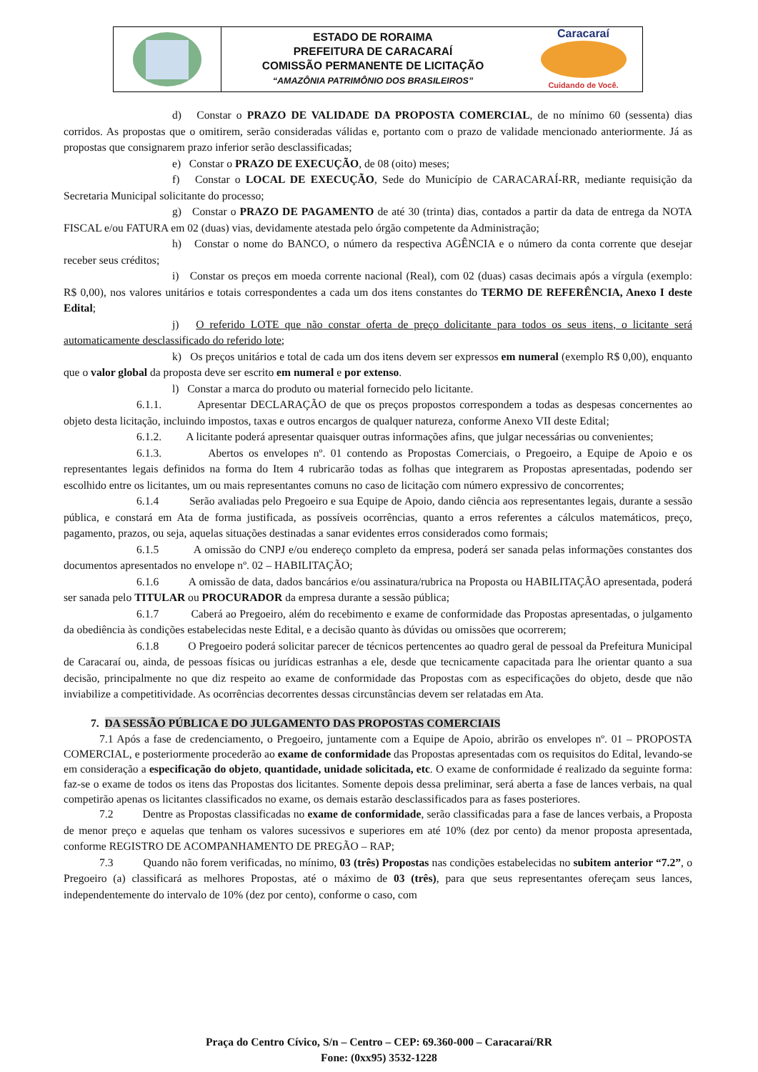ESTADO DE RORAIMA
PREFEITURA DE CARACARAÍ
COMISSÃO PERMANENTE DE LICITAÇÃO
“AMAZÔNIA PATRIMÔNIO DOS BRASILEIROS”
Caracaraí
Cuidando de Você.
d) Constar o PRAZO DE VALIDADE DA PROPOSTA COMERCIAL, de no mínimo 60 (sessenta) dias corridos. As propostas que o omitirem, serão consideradas válidas e, portanto com o prazo de validade mencionado anteriormente. Já as propostas que consignarem prazo inferior serão desclassificadas;
e) Constar o PRAZO DE EXECUÇÃO, de 08 (oito) meses;
f) Constar o LOCAL DE EXECUÇÃO, Sede do Município de CARACARAÍ-RR, mediante requisição da Secretaria Municipal solicitante do processo;
g) Constar o PRAZO DE PAGAMENTO de até 30 (trinta) dias, contados a partir da data de entrega da NOTA FISCAL e/ou FATURA em 02 (duas) vias, devidamente atestada pelo órgão competente da Administração;
h) Constar o nome do BANCO, o número da respectiva AGÊNCIA e o número da conta corrente que desejar receber seus créditos;
i) Constar os preços em moeda corrente nacional (Real), com 02 (duas) casas decimais após a vírgula (exemplo: R$ 0,00), nos valores unitários e totais correspondentes a cada um dos itens constantes do TERMO DE REFERÊNCIA, Anexo I deste Edital;
j) O referido LOTE que não constar oferta de preço dolicitante para todos os seus itens, o licitante será automaticamente desclassificado do referido lote;
k) Os preços unitários e total de cada um dos itens devem ser expressos em numeral (exemplo R$ 0,00), enquanto que o valor global da proposta deve ser escrito em numeral e por extenso.
l) Constar a marca do produto ou material fornecido pelo licitante.
6.1.1. Apresentar DECLARAÇÃO de que os preços propostos correspondem a todas as despesas concernentes ao objeto desta licitação, incluindo impostos, taxas e outros encargos de qualquer natureza, conforme Anexo VII deste Edital;
6.1.2. A licitante poderá apresentar quaisquer outras informações afins, que julgar necessárias ou convenientes;
6.1.3. Abertos os envelopes nº. 01 contendo as Propostas Comerciais, o Pregoeiro, a Equipe de Apoio e os representantes legais definidos na forma do Item 4 rubricarão todas as folhas que integrarem as Propostas apresentadas, podendo ser escolhido entre os licitantes, um ou mais representantes comuns no caso de licitação com número expressivo de concorrentes;
6.1.4 Serão avaliadas pelo Pregoeiro e sua Equipe de Apoio, dando ciência aos representantes legais, durante a sessão pública, e constará em Ata de forma justificada, as possíveis ocorrências, quanto a erros referentes a cálculos matemáticos, preço, pagamento, prazos, ou seja, aquelas situações destinadas a sanar evidentes erros considerados como formais;
6.1.5 A omissão do CNPJ e/ou endereço completo da empresa, poderá ser sanada pelas informações constantes dos documentos apresentados no envelope nº. 02 – HABILITAÇÃO;
6.1.6 A omissão de data, dados bancários e/ou assinatura/rubrica na Proposta ou HABILITAÇÃO apresentada, poderá ser sanada pelo TITULAR ou PROCURADOR da empresa durante a sessão pública;
6.1.7 Caberá ao Pregoeiro, além do recebimento e exame de conformidade das Propostas apresentadas, o julgamento da obediência às condições estabelecidas neste Edital, e a decisão quanto às dúvidas ou omissões que ocorrerem;
6.1.8 O Pregoeiro poderá solicitar parecer de técnicos pertencentes ao quadro geral de pessoal da Prefeitura Municipal de Caracaraí ou, ainda, de pessoas físicas ou jurídicas estranhas a ele, desde que tecnicamente capacitada para lhe orientar quanto a sua decisão, principalmente no que diz respeito ao exame de conformidade das Propostas com as especificações do objeto, desde que não inviabilize a competitividade. As ocorrências decorrentes dessas circunstâncias devem ser relatadas em Ata.
7. DA SESSÃO PÚBLICA E DO JULGAMENTO DAS PROPOSTAS COMERCIAIS
7.1 Após a fase de credenciamento, o Pregoeiro, juntamente com a Equipe de Apoio, abrirão os envelopes nº. 01 – PROPOSTA COMERCIAL, e posteriormente procederão ao exame de conformidade das Propostas apresentadas com os requisitos do Edital, levando-se em consideração a especificação do objeto, quantidade, unidade solicitada, etc. O exame de conformidade é realizado da seguinte forma: faz-se o exame de todos os itens das Propostas dos licitantes. Somente depois dessa preliminar, será aberta a fase de lances verbais, na qual competirão apenas os licitantes classificados no exame, os demais estarão desclassificados para as fases posteriores.
7.2 Dentre as Propostas classificadas no exame de conformidade, serão classificadas para a fase de lances verbais, a Proposta de menor preço e aquelas que tenham os valores sucessivos e superiores em até 10% (dez por cento) da menor proposta apresentada, conforme REGISTRO DE ACOMPANHAMENTO DE PREGÃO – RAP;
7.3 Quando não forem verificadas, no mínimo, 03 (três) Propostas nas condições estabelecidas no subitem anterior “7.2”, o Pregoeiro (a) classificará as melhores Propostas, até o máximo de 03 (três), para que seus representantes ofereçam seus lances, independentemente do intervalo de 10% (dez por cento), conforme o caso, com
Praça do Centro Cívico, S/n – Centro – CEP: 69.360-000 – Caracaraí/RR
Fone: (0xx95) 3532-1228